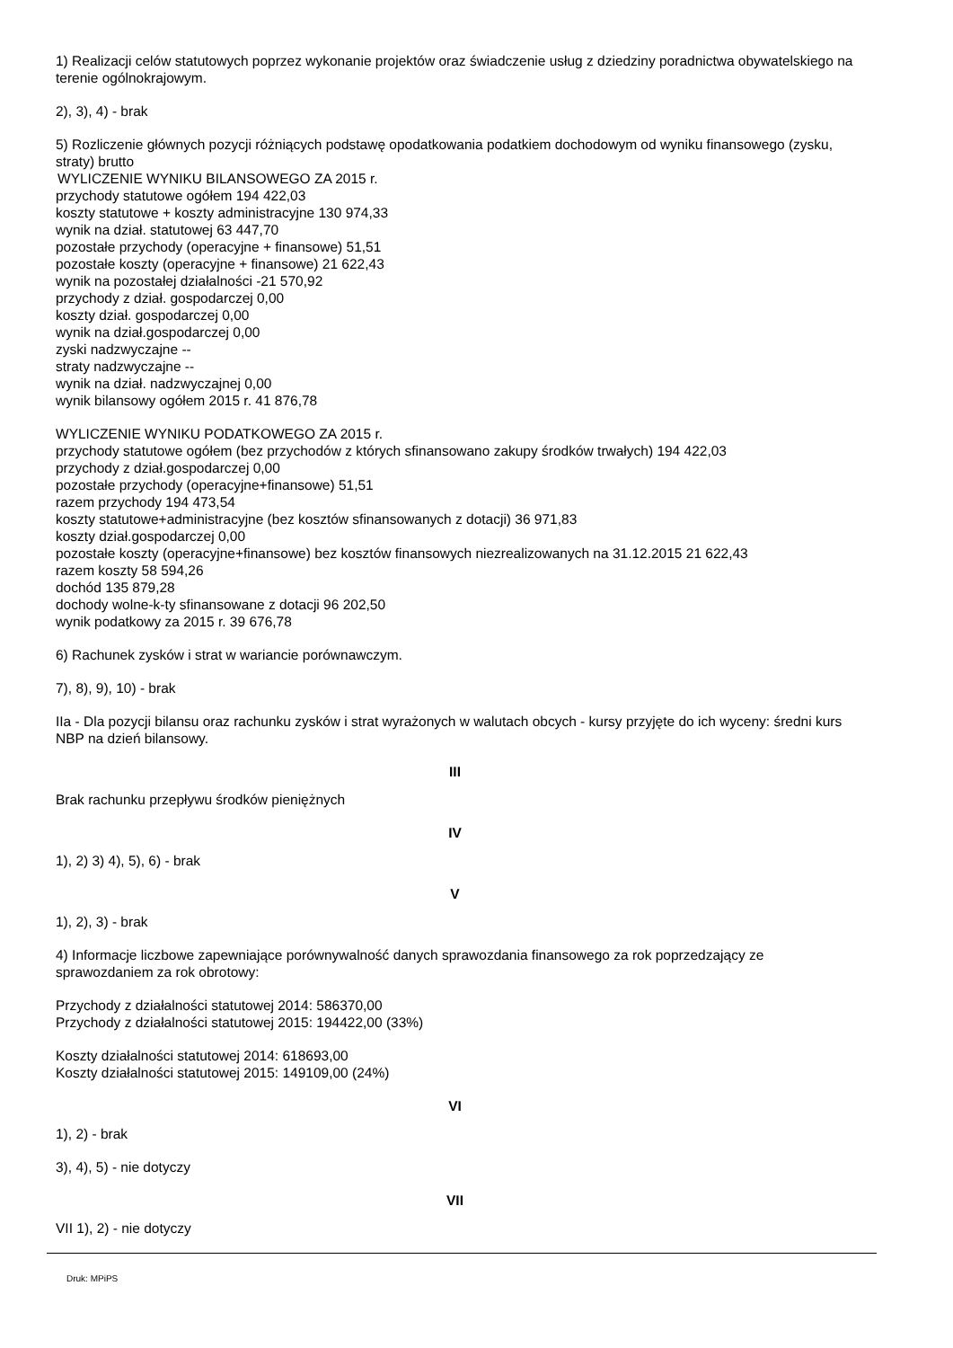1) Realizacji celów statutowych poprzez wykonanie projektów oraz świadczenie usług z dziedziny poradnictwa obywatelskiego na terenie ogólnokrajowym.
2), 3), 4) - brak
5) Rozliczenie głównych pozycji różniących podstawę opodatkowania podatkiem dochodowym od wyniku finansowego (zysku, straty) brutto
WYLICZENIE WYNIKU BILANSOWEGO ZA 2015 r.
przychody statutowe ogółem 194 422,03
koszty statutowe + koszty administracyjne 130 974,33
wynik na dział. statutowej 63 447,70
pozostałe przychody (operacyjne + finansowe) 51,51
pozostałe koszty (operacyjne + finansowe) 21 622,43
wynik na pozostałej działalności -21 570,92
przychody z dział. gospodarczej 0,00
koszty dział. gospodarczej 0,00
wynik na dział.gospodarczej 0,00
zyski nadzwyczajne --
straty nadzwyczajne --
wynik na dział. nadzwyczajnej 0,00
wynik bilansowy ogółem 2015 r. 41 876,78
WYLICZENIE WYNIKU PODATKOWEGO ZA 2015 r.
przychody statutowe ogółem (bez przychodów z których sfinansowano zakupy środków trwałych) 194 422,03
przychody z dział.gospodarczej 0,00
pozostałe przychody (operacyjne+finansowe) 51,51
razem przychody 194 473,54
koszty statutowe+administracyjne (bez kosztów sfinansowanych z dotacji) 36 971,83
koszty dział.gospodarczej 0,00
pozostałe koszty (operacyjne+finansowe) bez kosztów finansowych niezrealizowanych na 31.12.2015 21 622,43
razem koszty 58 594,26
dochód 135 879,28
dochody wolne-k-ty sfinansowane z dotacji 96 202,50
wynik podatkowy za 2015 r. 39 676,78
6) Rachunek zysków i strat w wariancie porównawczym.
7), 8), 9), 10) - brak
IIa - Dla pozycji bilansu oraz rachunku zysków i strat wyrażonych w walutach obcych - kursy przyjęte do ich wyceny: średni kurs NBP na dzień bilansowy.
III
Brak rachunku przepływu środków pieniężnych
IV
1), 2) 3) 4), 5), 6) - brak
V
1), 2), 3) - brak
4) Informacje liczbowe zapewniające porównywalność danych sprawozdania finansowego za rok poprzedzający ze sprawozdaniem za rok obrotowy:
Przychody z działalności statutowej 2014: 586370,00
Przychody z działalności statutowej 2015: 194422,00 (33%)
Koszty działalności statutowej 2014: 618693,00
Koszty działalności statutowej 2015: 149109,00 (24%)
VI
1), 2) - brak
3), 4), 5) - nie dotyczy
VII
VII 1), 2) - nie dotyczy
Druk: MPiPS